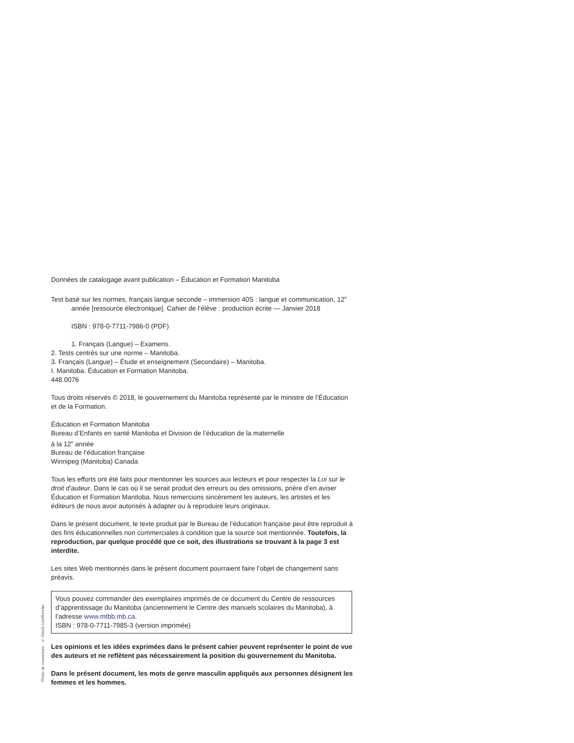Photo de couverture : © iStock.com/frender
Données de catalogage avant publication – Éducation et Formation Manitoba
Test basé sur les normes, français langue seconde – immersion 40S : langue et communication, 12<sup>e</sup> année [ressource électronique]. Cahier de l’élève : production écrite — Janvier 2018
ISBN : 978-0-7711-7986-0 (PDF)
1. Français (Langue) – Examens.
2. Tests centrés sur une norme – Manitoba.
3. Français (Langue) – Étude et enseignement (Secondaire) – Manitoba.
I. Manitoba. Éducation et Formation Manitoba.
448.0076
Tous droits réservés © 2018, le gouvernement du Manitoba représenté par le ministre de l’Éducation et de la Formation.
Éducation et Formation Manitoba
Bureau d’Enfants en santé Manitoba et Division de l’éducation de la maternelle
à la 12<sup>e</sup> année
Bureau de l’éducation française
Winnipeg (Manitoba) Canada
Tous les efforts ont été faits pour mentionner les sources aux lecteurs et pour respecter la Loi sur le droit d’auteur. Dans le cas où il se serait produit des erreurs ou des omissions, prière d’en aviser Éducation et Formation Manitoba. Nous remercions sincèrement les auteurs, les artistes et les éditeurs de nous avoir autorisés à adapter ou à reproduire leurs originaux.
Dans le présent document, le texte produit par le Bureau de l’éducation française peut être reproduit à des fins éducationnelles non commerciales à condition que la source soit mentionnée. Toutefois, la reproduction, par quelque procédé que ce soit, des illustrations se trouvant à la page 3 est interdite.
Les sites Web mentionnés dans le présent document pourraient faire l’objet de changement sans préavis.
Vous pouvez commander des exemplaires imprimés de ce document du Centre de ressources d’apprentissage du Manitoba (anciennement le Centre des manuels scolaires du Manitoba), à l’adresse www.mtbb.mb.ca.
ISBN : 978-0-7711-7985-3 (version imprimée)
Les opinions et les idées exprimées dans le présent cahier peuvent représenter le point de vue des auteurs et ne reflètent pas nécessairement la position du gouvernement du Manitoba.
Dans le présent document, les mots de genre masculin appliqués aux personnes désignent les femmes et les hommes.